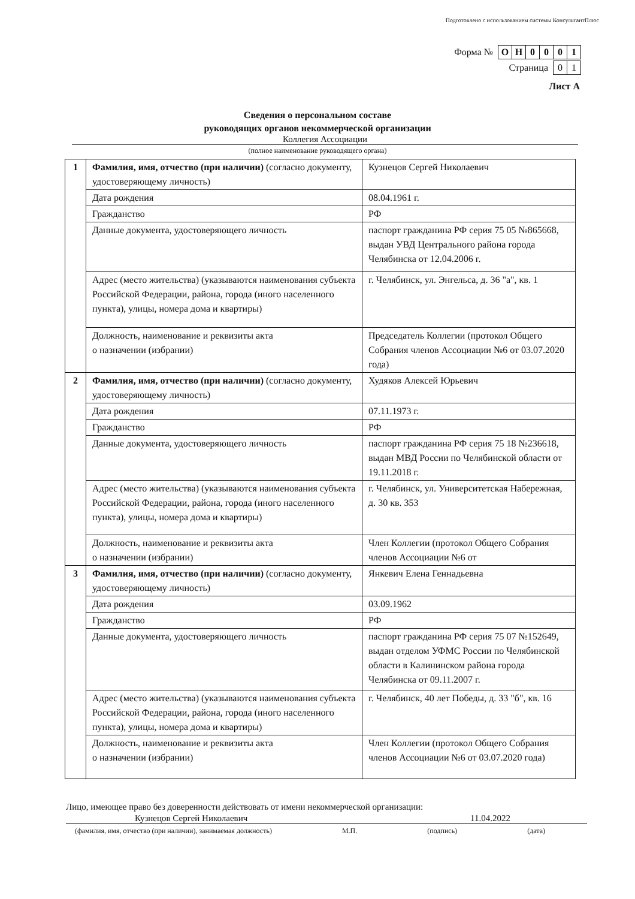Подготовлено с использованием системы КонсультантПлюс
Форма №
| О | Н | 0 | 0 | 0 | 1 |
Страница
| 0 | 1 |
Лист А
Сведения о персональном составе
руководящих органов некоммерческой организации
Коллегия Ассоциации
(полное наименование руководящего органа)
| 1 | Фамилия, имя, отчество (при наличии) (согласно документу, удостоверяющему личность) | Кузнецов Сергей Николаевич |
| | Дата рождения | 08.04.1961 г. |
| | Гражданство | РФ |
| | Данные документа, удостоверяющего личность | паспорт гражданина РФ серия 75 05 №865668, выдан УВД Центрального района города Челябинска от 12.04.2006 г. |
| | Адрес (место жительства) (указываются наименования субъекта Российской Федерации, района, города (иного населенного пункта), улицы, номера дома и квартиры) | г. Челябинск, ул. Энгельса, д. 36 "а", кв. 1 |
| | Должность, наименование и реквизиты акта о назначении (избрании) | Председатель Коллегии (протокол Общего Собрания членов Ассоциации №6 от 03.07.2020 года) |
| 2 | Фамилия, имя, отчество (при наличии) (согласно документу, удостоверяющему личность) | Худяков Алексей Юрьевич |
| | Дата рождения | 07.11.1973 г. |
| | Гражданство | РФ |
| | Данные документа, удостоверяющего личность | паспорт гражданина РФ серия 75 18 №236618, выдан МВД России по Челябинской области от 19.11.2018 г. |
| | Адрес (место жительства) (указываются наименования субъекта Российской Федерации, района, города (иного населенного пункта), улицы, номера дома и квартиры) | г. Челябинск, ул. Университетская Набережная, д. 30 кв. 353 |
| | Должность, наименование и реквизиты акта о назначении (избрании) | Член Коллегии (протокол Общего Собрания членов Ассоциации №6 от |
| 3 | Фамилия, имя, отчество (при наличии) (согласно документу, удостоверяющему личность) | Янкевич Елена Геннадьевна |
| | Дата рождения | 03.09.1962 |
| | Гражданство | РФ |
| | Данные документа, удостоверяющего личность | паспорт гражданина РФ серия 75 07 №152649, выдан отделом УФМС России по Челябинской области в Калининском района города Челябинска от 09.11.2007 г. |
| | Адрес (место жительства) (указываются наименования субъекта Российской Федерации, района, города (иного населенного пункта), улицы, номера дома и квартиры) | г. Челябинск, 40 лет Победы, д. 33 "б", кв. 16 |
| | Должность, наименование и реквизиты акта о назначении (избрании) | Член Коллегии (протокол Общего Собрания членов Ассоциации №6 от 03.07.2020 года) |
Лицо, имеющее право без доверенности действовать от имени некоммерческой организации:
Кузнецов Сергей Николаевич 11.04.2022
(фамилия, имя, отчество (при наличии), занимаемая должность) М.П. (подпись) (дата)